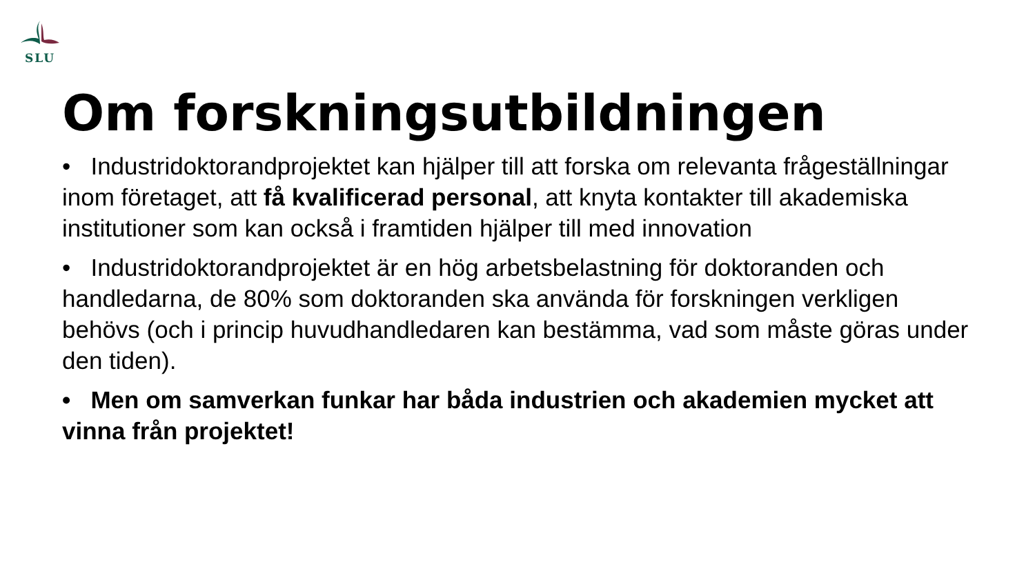SLU
Om forskningsutbildningen
• Industridoktorandprojektet kan hjälper till att forska om relevanta frågeställningar inom företaget, att få kvalificerad personal, att knyta kontakter till akademiska institutioner som kan också i framtiden hjälper till med innovation
• Industridoktorandprojektet är en hög arbetsbelastning för doktoranden och handledarna, de 80% som doktoranden ska använda för forskningen verkligen behövs (och i princip huvudhandledaren kan bestämma, vad som måste göras under den tiden).
• Men om samverkan funkar har båda industrien och akademien mycket att vinna från projektet!